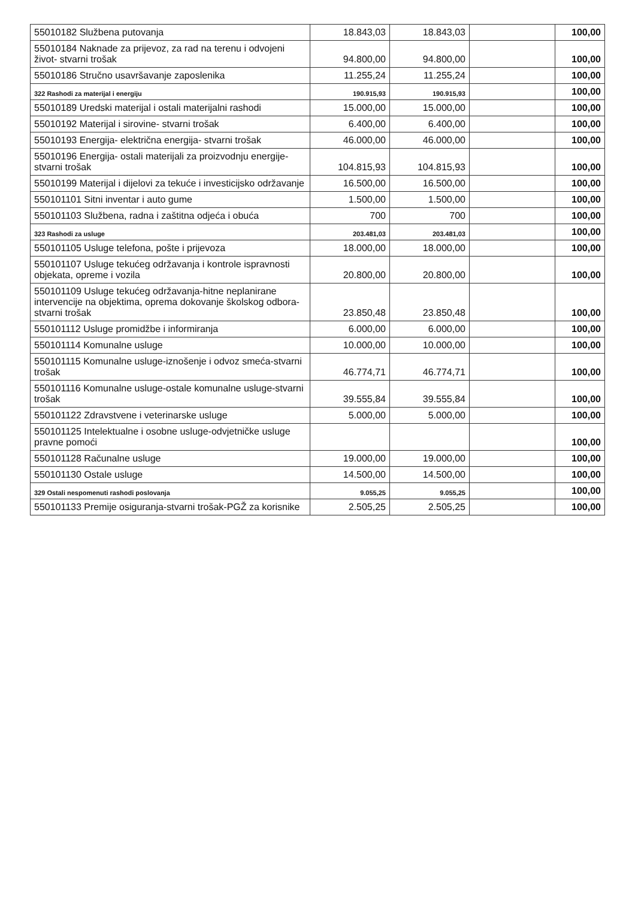| 55010182 Službena putovanja | 18.843,03 | 18.843,03 | | 100,00 |
| 55010184 Naknade za prijevoz, za rad na terenu i odvojeni život- stvarni trošak | 94.800,00 | 94.800,00 | | 100,00 |
| 55010186 Stručno usavršavanje zaposlenika | 11.255,24 | 11.255,24 | | 100,00 |
| 322 Rashodi za materijal i energiju | 190.915,93 | 190.915,93 | | 100,00 |
| 55010189 Uredski materijal i ostali materijalni rashodi | 15.000,00 | 15.000,00 | | 100,00 |
| 55010192 Materijal i sirovine- stvarni trošak | 6.400,00 | 6.400,00 | | 100,00 |
| 55010193 Energija- električna energija- stvarni trošak | 46.000,00 | 46.000,00 | | 100,00 |
| 55010196 Energija- ostali materijali za proizvodnju energije- stvarni trošak | 104.815,93 | 104.815,93 | | 100,00 |
| 55010199 Materijal i dijelovi za tekuće i investicijsko održavanje | 16.500,00 | 16.500,00 | | 100,00 |
| 550101101 Sitni inventar i auto gume | 1.500,00 | 1.500,00 | | 100,00 |
| 550101103 Službena, radna i zaštitna odjeća i obuća | 700 | 700 | | 100,00 |
| 323 Rashodi za usluge | 203.481,03 | 203.481,03 | | 100,00 |
| 550101105 Usluge telefona, pošte i prijevoza | 18.000,00 | 18.000,00 | | 100,00 |
| 550101107 Usluge tekućeg održavanja i kontrole ispravnosti objekata, opreme i vozila | 20.800,00 | 20.800,00 | | 100,00 |
| 550101109 Usluge tekućeg održavanja-hitne neplanirane intervencije na objektima, oprema dokovanje školskog odbora-stvarni trošak | 23.850,48 | 23.850,48 | | 100,00 |
| 550101112 Usluge promidžbe i informiranja | 6.000,00 | 6.000,00 | | 100,00 |
| 550101114 Komunalne usluge | 10.000,00 | 10.000,00 | | 100,00 |
| 550101115 Komunalne usluge-iznošenje i odvoz smeća-stvarni trošak | 46.774,71 | 46.774,71 | | 100,00 |
| 550101116 Komunalne usluge-ostale komunalne usluge-stvarni trošak | 39.555,84 | 39.555,84 | | 100,00 |
| 550101122 Zdravstvene i veterinarske usluge | 5.000,00 | 5.000,00 | | 100,00 |
| 550101125 Intelektualne i osobne usluge-odvjetničke usluge pravne pomoći | | | | 100,00 |
| 550101128 Računalne usluge | 19.000,00 | 19.000,00 | | 100,00 |
| 550101130 Ostale usluge | 14.500,00 | 14.500,00 | | 100,00 |
| 329 Ostali nespomenuti rashodi poslovanja | 9.055,25 | 9.055,25 | | 100,00 |
| 550101133 Premije osiguranja-stvarni trošak-PGŽ za korisnike | 2.505,25 | 2.505,25 | | 100,00 |